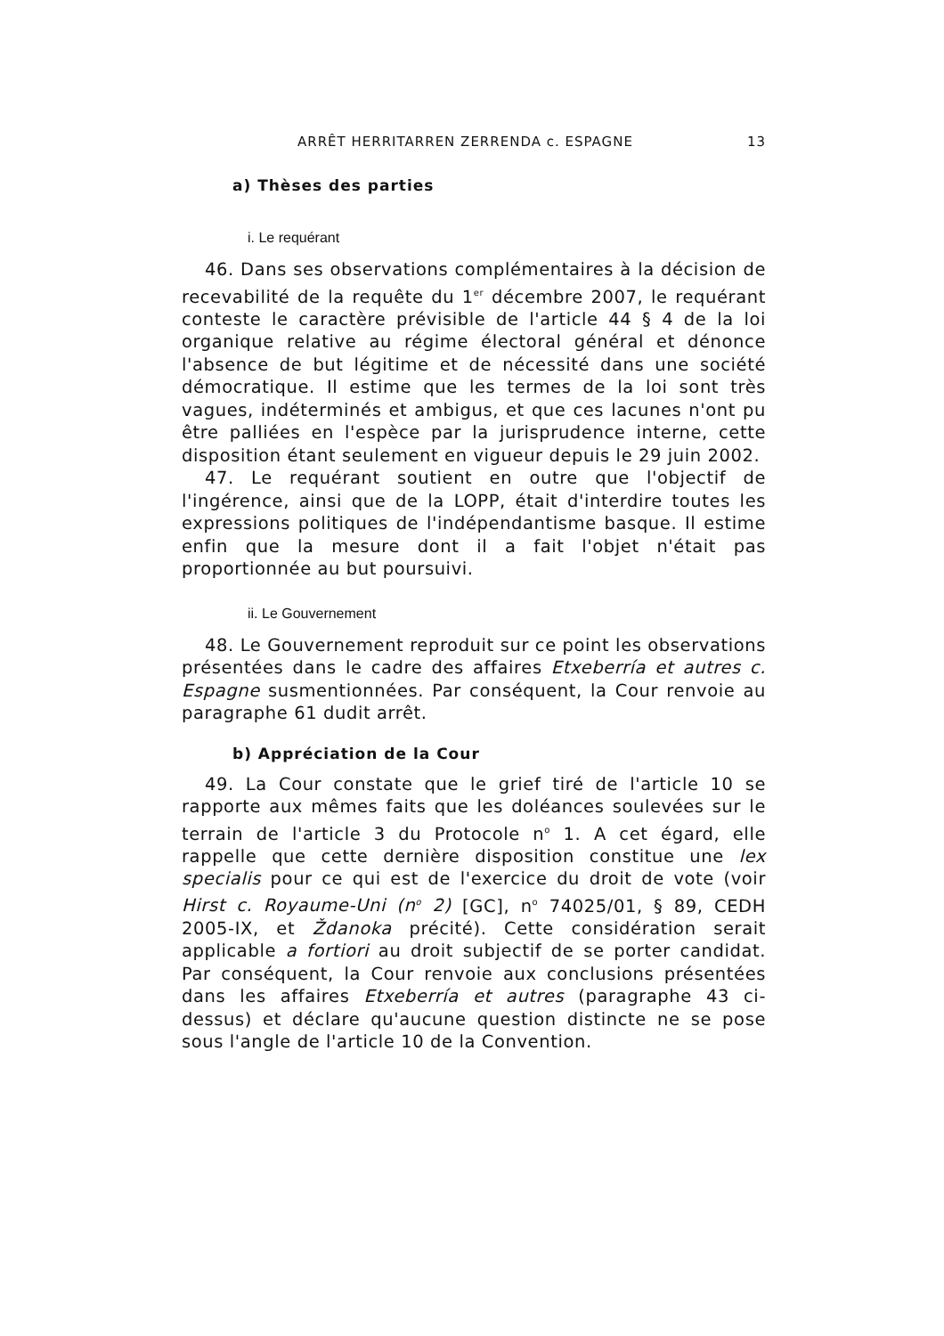ARRÊT HERRITARREN ZERRENDA c. ESPAGNE 13
a) Thèses des parties
i. Le requérant
46. Dans ses observations complémentaires à la décision de recevabilité de la requête du 1<sup>er</sup> décembre 2007, le requérant conteste le caractère prévisible de l'article 44 § 4 de la loi organique relative au régime électoral général et dénonce l'absence de but légitime et de nécessité dans une société démocratique. Il estime que les termes de la loi sont très vagues, indéterminés et ambigus, et que ces lacunes n'ont pu être palliées en l'espèce par la jurisprudence interne, cette disposition étant seulement en vigueur depuis le 29 juin 2002.
47. Le requérant soutient en outre que l'objectif de l'ingérence, ainsi que de la LOPP, était d'interdire toutes les expressions politiques de l'indépendantisme basque. Il estime enfin que la mesure dont il a fait l'objet n'était pas proportionnée au but poursuivi.
ii. Le Gouvernement
48. Le Gouvernement reproduit sur ce point les observations présentées dans le cadre des affaires Etxeberría et autres c. Espagne susmentionnées. Par conséquent, la Cour renvoie au paragraphe 61 dudit arrêt.
b) Appréciation de la Cour
49. La Cour constate que le grief tiré de l'article 10 se rapporte aux mêmes faits que les doléances soulevées sur le terrain de l'article 3 du Protocole n<sup>o</sup> 1. A cet égard, elle rappelle que cette dernière disposition constitue une lex specialis pour ce qui est de l'exercice du droit de vote (voir Hirst c. Royaume-Uni (n<sup>o</sup> 2) [GC], n<sup>o</sup> 74025/01, § 89, CEDH 2005-IX, et Ždanoka précité). Cette considération serait applicable a fortiori au droit subjectif de se porter candidat. Par conséquent, la Cour renvoie aux conclusions présentées dans les affaires Etxeberría et autres (paragraphe 43 ci-dessus) et déclare qu'aucune question distincte ne se pose sous l'angle de l'article 10 de la Convention.